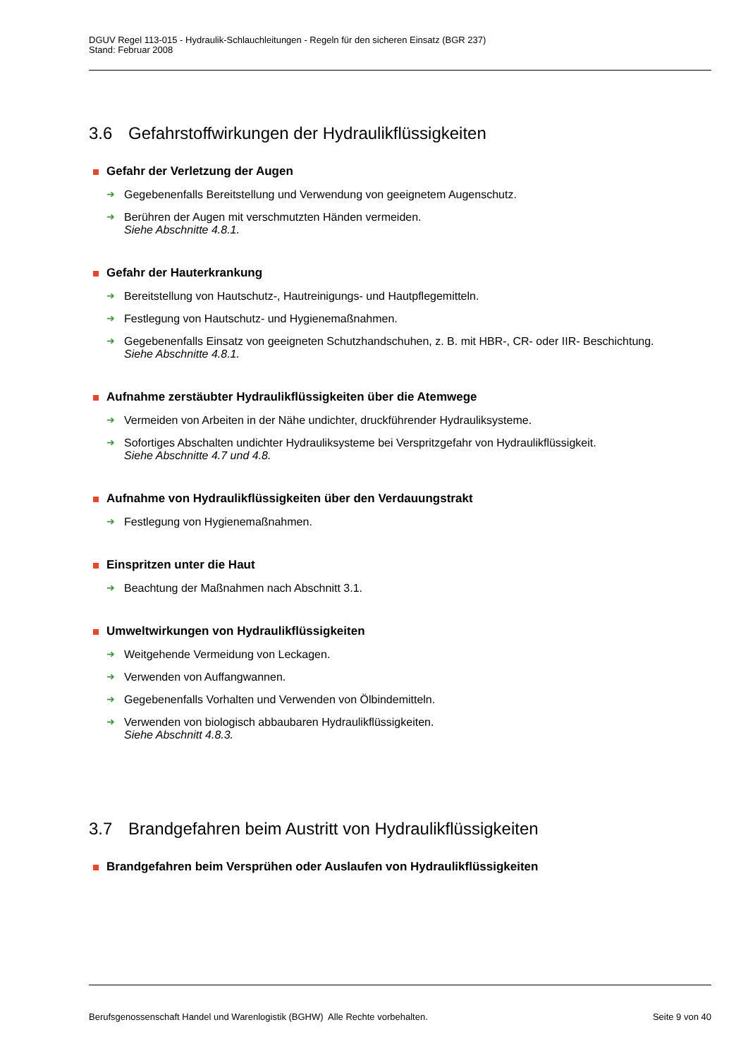DGUV Regel 113-015 - Hydraulik-Schlauchleitungen - Regeln für den sicheren Einsatz (BGR 237)
Stand: Februar 2008
3.6 Gefahrstoffwirkungen der Hydraulikflüssigkeiten
Gefahr der Verletzung der Augen
➜ Gegebenenfalls Bereitstellung und Verwendung von geeignetem Augenschutz.
➜ Berühren der Augen mit verschmutzten Händen vermeiden.
Siehe Abschnitte 4.8.1.
Gefahr der Hauterkrankung
➜ Bereitstellung von Hautschutz-, Hautreinigungs- und Hautpflegemitteln.
➜ Festlegung von Hautschutz- und Hygienemaßnahmen.
➜ Gegebenenfalls Einsatz von geeigneten Schutzhandschuhen, z. B. mit HBR-, CR- oder IIR- Beschichtung.
Siehe Abschnitte 4.8.1.
Aufnahme zerstäubter Hydraulikflüssigkeiten über die Atemwege
➜ Vermeiden von Arbeiten in der Nähe undichter, druckführender Hydrauliksysteme.
➜ Sofortiges Abschalten undichter Hydrauliksysteme bei Verspritzgefahr von Hydraulikflüssigkeit.
Siehe Abschnitte 4.7 und 4.8.
Aufnahme von Hydraulikflüssigkeiten über den Verdauungstrakt
➜ Festlegung von Hygienemaßnahmen.
Einspritzen unter die Haut
➜ Beachtung der Maßnahmen nach Abschnitt 3.1.
Umweltwirkungen von Hydraulikflüssigkeiten
➜ Weitgehende Vermeidung von Leckagen.
➜ Verwenden von Auffangwannen.
➜ Gegebenenfalls Vorhalten und Verwenden von Ölbindemitteln.
➜ Verwenden von biologisch abbaubaren Hydraulikflüssigkeiten.
Siehe Abschnitt 4.8.3.
3.7 Brandgefahren beim Austritt von Hydraulikflüssigkeiten
Brandgefahren beim Versprühen oder Auslaufen von Hydraulikflüssigkeiten
Berufsgenossenschaft Handel und Warenlogistik (BGHW) Alle Rechte vorbehalten. Seite 9 von 40